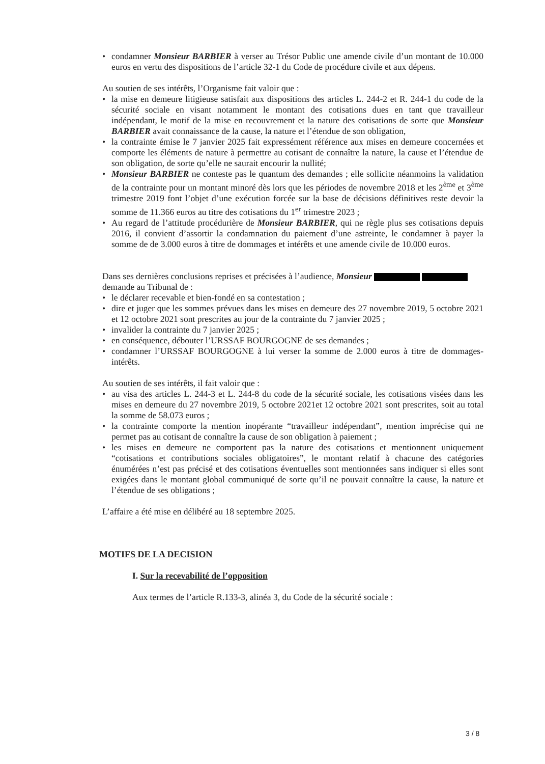• condamner Monsieur BARBIER à verser au Trésor Public une amende civile d’un montant de 10.000 euros en vertu des dispositions de l’article 32-1 du Code de procédure civile et aux dépens.
Au soutien de ses intérêts, l’Organisme fait valoir que :
• la mise en demeure litigieuse satisfait aux dispositions des articles L. 244-2 et R. 244-1 du code de la sécurité sociale en visant notamment le montant des cotisations dues en tant que travailleur indépendant, le motif de la mise en recouvrement et la nature des cotisations de sorte que Monsieur BARBIER avait connaissance de la cause, la nature et l’étendue de son obligation,
• la contrainte émise le 7 janvier 2025 fait expressément référence aux mises en demeure concernées et comporte les éléments de nature à permettre au cotisant de connaître la nature, la cause et l’étendue de son obligation, de sorte qu’elle ne saurait encourir la nullité;
• Monsieur BARBIER ne conteste pas le quantum des demandes ; elle sollicite néanmoins la validation de la contrainte pour un montant minoré dès lors que les périodes de novembre 2018 et les 2<sup>ème</sup> et 3<sup>ème</sup> trimestre 2019 font l’objet d’une exécution forcée sur la base de décisions définitives reste devoir la somme de 11.366 euros au titre des cotisations du 1<sup>er</sup> trimestre 2023 ;
• Au regard de l’attitude procédurière de Monsieur BARBIER, qui ne règle plus ses cotisations depuis 2016, il convient d’assortir la condamnation du paiement d’une astreinte, le condamner à payer la somme de de 3.000 euros à titre de dommages et intérêts et une amende civile de 10.000 euros.
Dans ses dernières conclusions reprises et précisées à l’audience, Monsieur demande au Tribunal de :
• le déclarer recevable et bien-fondé en sa contestation ;
• dire et juger que les sommes prévues dans les mises en demeure des 27 novembre 2019, 5 octobre 2021 et 12 octobre 2021 sont prescrites au jour de la contrainte du 7 janvier 2025 ;
• invalider la contrainte du 7 janvier 2025 ;
• en conséquence, débouter l’URSSAF BOURGOGNE de ses demandes ;
• condamner l’URSSAF BOURGOGNE à lui verser la somme de 2.000 euros à titre de dommages-intérêts.
Au soutien de ses intérêts, il fait valoir que :
• au visa des articles L. 244-3 et L. 244-8 du code de la sécurité sociale, les cotisations visées dans les mises en demeure du 27 novembre 2019, 5 octobre 2021et 12 octobre 2021 sont prescrites, soit au total la somme de 58.073 euros ;
• la contrainte comporte la mention inopérante “travailleur indépendant”, mention imprécise qui ne permet pas au cotisant de connaître la cause de son obligation à paiement ;
• les mises en demeure ne comportent pas la nature des cotisations et mentionnent uniquement “cotisations et contributions sociales obligatoires”, le montant relatif à chacune des catégories énumérées n’est pas précisé et des cotisations éventuelles sont mentionnées sans indiquer si elles sont exigées dans le montant global communiqué de sorte qu’il ne pouvait connaître la cause, la nature et l’étendue de ses obligations ;
L’affaire a été mise en délibéré au 18 septembre 2025.
MOTIFS DE LA DECISION
I. Sur la recevabilité de l’opposition
Aux termes de l’article R.133-3, alinéa 3, du Code de la sécurité sociale :
3 / 8